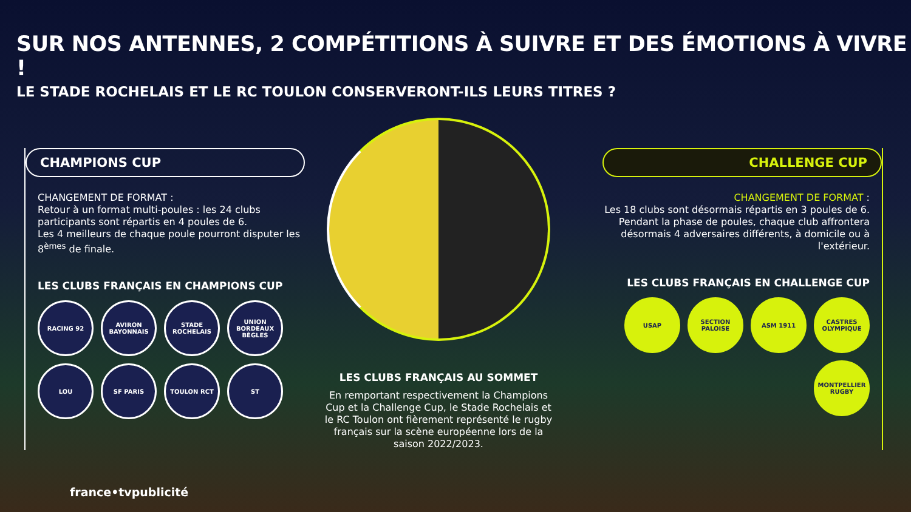SUR NOS ANTENNES, 2 COMPÉTITIONS À SUIVRE ET DES ÉMOTIONS À VIVRE !
LE STADE ROCHELAIS ET LE RC TOULON CONSERVERONT-ILS LEURS TITRES ?
CHAMPIONS CUP
CHANGEMENT DE FORMAT :
Retour à un format multi-poules : les 24 clubs participants sont répartis en 4 poules de 6.
Les 4 meilleurs de chaque poule pourront disputer les 8<sup>èmes</sup> de finale.
LES CLUBS FRANÇAIS EN CHAMPIONS CUP
RACING 92
AVIRON BAYONNAIS
STADE ROCHELAIS
UNION BORDEAUX BÈGLES
LOU
SF PARIS
TOULON RCT
ST
LES CLUBS FRANÇAIS AU SOMMET
En remportant respectivement la Champions Cup et la Challenge Cup, le Stade Rochelais et le RC Toulon ont fièrement représenté le rugby français sur la scène européenne lors de la saison 2022/2023.
CHALLENGE CUP
CHANGEMENT DE FORMAT :
Les 18 clubs sont désormais répartis en 3 poules de 6. Pendant la phase de poules, chaque club affrontera désormais 4 adversaires différents, à domicile ou à l'extérieur.
LES CLUBS FRANÇAIS EN CHALLENGE CUP
USAP
SECTION PALOISE
ASM 1911
CASTRES OLYMPIQUE
MONTPELLIER RUGBY
france•tvpublicité